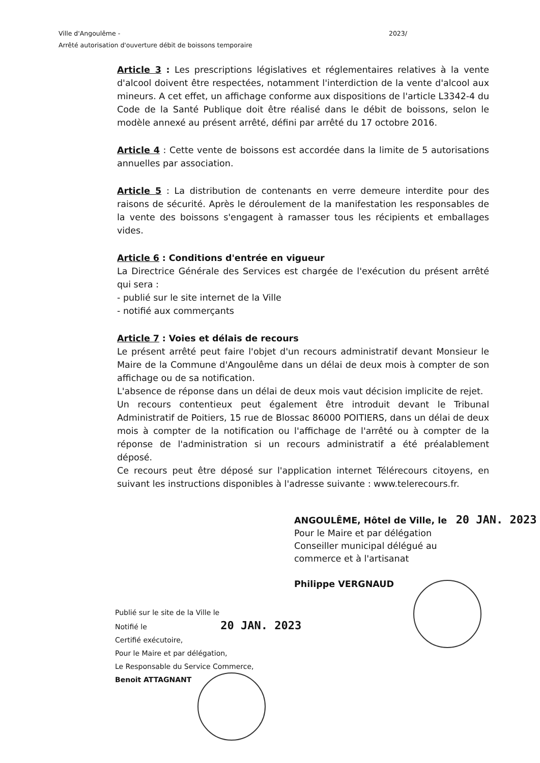Ville d'Angoulême - 2023/
Arrêté autorisation d'ouverture débit de boissons temporaire
Article 3 : Les prescriptions législatives et réglementaires relatives à la vente d'alcool doivent être respectées, notamment l'interdiction de la vente d'alcool aux mineurs. A cet effet, un affichage conforme aux dispositions de l'article L3342-4 du Code de la Santé Publique doit être réalisé dans le débit de boissons, selon le modèle annexé au présent arrêté, défini par arrêté du 17 octobre 2016.
Article 4 : Cette vente de boissons est accordée dans la limite de 5 autorisations annuelles par association.
Article 5 : La distribution de contenants en verre demeure interdite pour des raisons de sécurité. Après le déroulement de la manifestation les responsables de la vente des boissons s'engagent à ramasser tous les récipients et emballages vides.
Article 6 : Conditions d'entrée en vigueur
La Directrice Générale des Services est chargée de l'exécution du présent arrêté qui sera :
- publié sur le site internet de la Ville
- notifié aux commerçants
Article 7 : Voies et délais de recours
Le présent arrêté peut faire l'objet d'un recours administratif devant Monsieur le Maire de la Commune d'Angoulême dans un délai de deux mois à compter de son affichage ou de sa notification.
L'absence de réponse dans un délai de deux mois vaut décision implicite de rejet.
Un recours contentieux peut également être introduit devant le Tribunal Administratif de Poitiers, 15 rue de Blossac 86000 POITIERS, dans un délai de deux mois à compter de la notification ou l'affichage de l'arrêté ou à compter de la réponse de l'administration si un recours administratif a été préalablement déposé.
Ce recours peut être déposé sur l'application internet Télérecours citoyens, en suivant les instructions disponibles à l'adresse suivante : www.telerecours.fr.
ANGOULÊME, Hôtel de Ville, le 20 JAN. 2023
Pour le Maire et par délégation
Conseiller municipal délégué au
commerce et à l'artisanat
Philippe VERGNAUD
Publié sur le site de la Ville le
Notifié le 20 JAN. 2023
Certifié exécutoire,
Pour le Maire et par délégation,
Le Responsable du Service Commerce,
Benoit ATTAGNANT